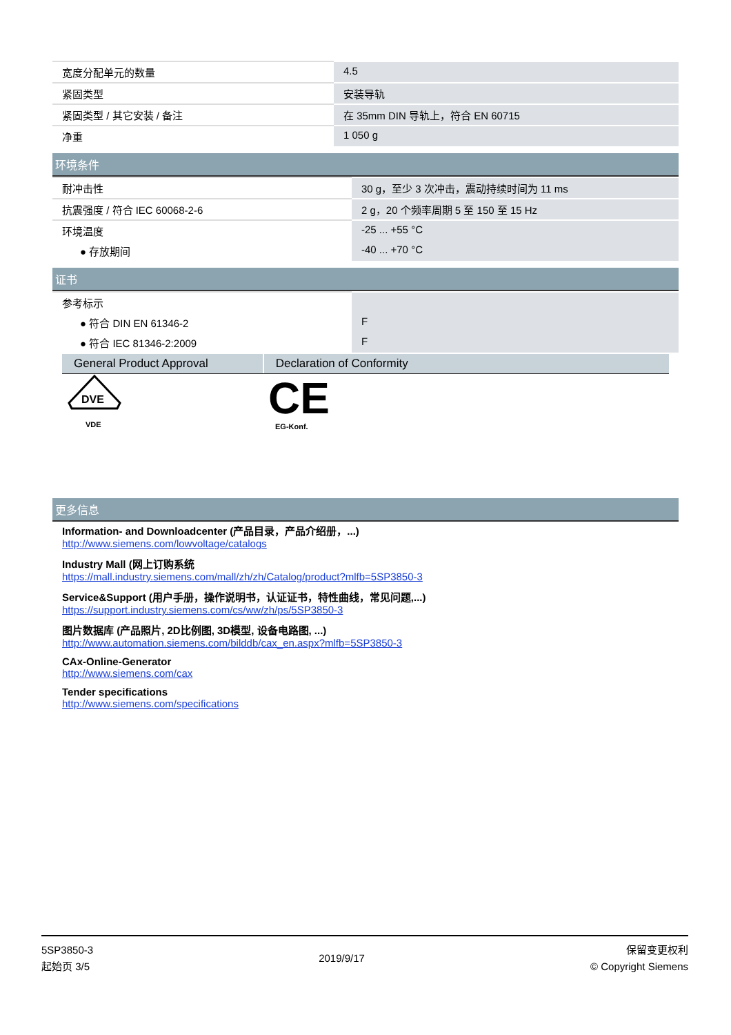| 宽度分配单元的数量 | 4.5 |
| 紧固类型 | 安装导轨 |
| 紧固类型 / 其它安装 / 备注 | 在 35mm DIN 导轨上，符合 EN 60715 |
| 净重 | 1 050 g |
环境条件
| 耐冲击性 | 30 g，至少 3 次冲击，震动持续时间为 11 ms |
| 抗震强度 / 符合 IEC 60068-2-6 | 2 g，20 个频率周期 5 至 150 至 15 Hz |
| 环境温度 | -25 ... +55 °C |
| ● 存放期间 | -40 ... +70 °C |
证书
| 参考标示 | |
| ● 符合 DIN EN 61346-2 | F |
| ● 符合 IEC 81346-2:2009 | F |
General Product Approval Declaration of Conformity
DVE
VDE
CE
EG-Konf.
更多信息
Information- and Downloadcenter (产品目录，产品介绍册，...)
http://www.siemens.com/lowvoltage/catalogs
Industry Mall (网上订购系统
https://mall.industry.siemens.com/mall/zh/zh/Catalog/product?mlfb=5SP3850-3
Service&Support (用户手册，操作说明书，认证证书，特性曲线，常见问题,...)
https://support.industry.siemens.com/cs/ww/zh/ps/5SP3850-3
图片数据库 (产品照片, 2D比例图, 3D模型, 设备电路图, ...)
http://www.automation.siemens.com/bilddb/cax_en.aspx?mlfb=5SP3850-3
CAx-Online-Generator
http://www.siemens.com/cax
Tender specifications
http://www.siemens.com/specifications
5SP3850-3
起始页 3/5
2019/9/17
保留变更权利
© Copyright Siemens